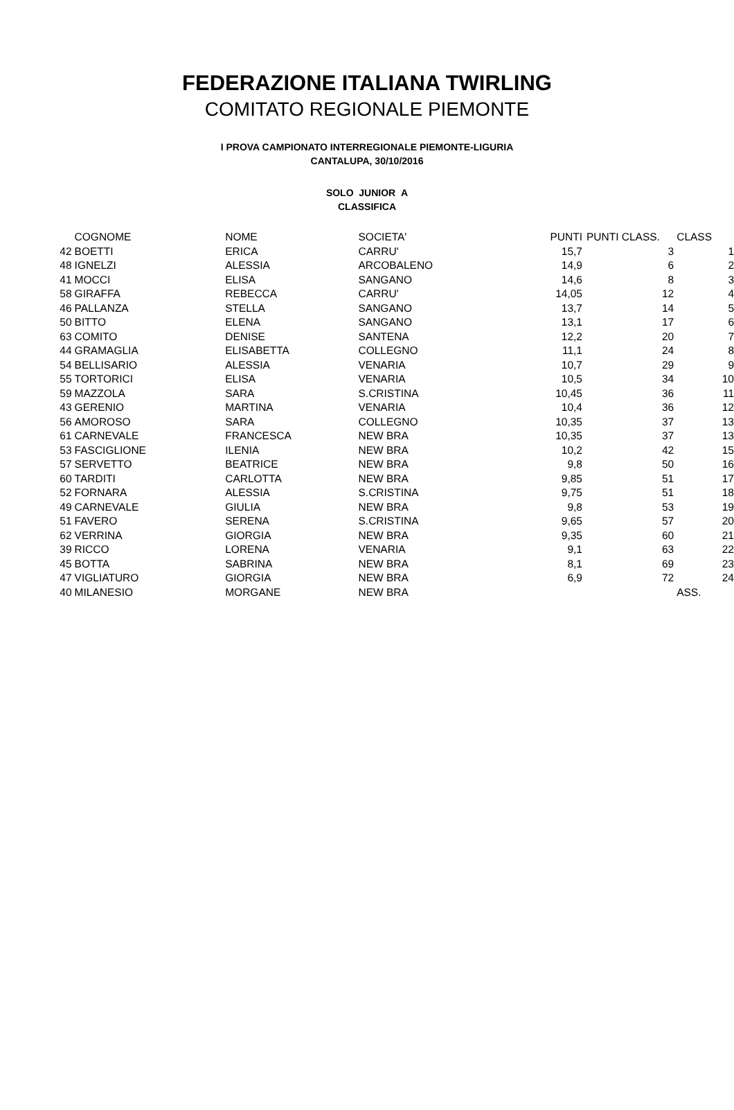FEDERAZIONE ITALIANA TWIRLING
COMITATO REGIONALE PIEMONTE
I PROVA CAMPIONATO INTERREGIONALE PIEMONTE-LIGURIA
CANTALUPA, 30/10/2016
SOLO JUNIOR A
CLASSIFICA
| | COGNOME | NOME | SOCIETA' | PUNTI | PUNTI CLASS. | CLASS |
| --- | --- | --- | --- | --- | --- | --- |
| 42 | BOETTI | ERICA | CARRU' | 15,7 | 3 | 1 |
| 48 | IGNELZI | ALESSIA | ARCOBALENO | 14,9 | 6 | 2 |
| 41 | MOCCI | ELISA | SANGANO | 14,6 | 8 | 3 |
| 58 | GIRAFFA | REBECCA | CARRU' | 14,05 | 12 | 4 |
| 46 | PALLANZA | STELLA | SANGANO | 13,7 | 14 | 5 |
| 50 | BITTO | ELENA | SANGANO | 13,1 | 17 | 6 |
| 63 | COMITO | DENISE | SANTENA | 12,2 | 20 | 7 |
| 44 | GRAMAGLIA | ELISABETTA | COLLEGNO | 11,1 | 24 | 8 |
| 54 | BELLISARIO | ALESSIA | VENARIA | 10,7 | 29 | 9 |
| 55 | TORTORICI | ELISA | VENARIA | 10,5 | 34 | 10 |
| 59 | MAZZOLA | SARA | S.CRISTINA | 10,45 | 36 | 11 |
| 43 | GERENIO | MARTINA | VENARIA | 10,4 | 36 | 12 |
| 56 | AMOROSO | SARA | COLLEGNO | 10,35 | 37 | 13 |
| 61 | CARNEVALE | FRANCESCA | NEW BRA | 10,35 | 37 | 13 |
| 53 | FASCIGLIONE | ILENIA | NEW BRA | 10,2 | 42 | 15 |
| 57 | SERVETTO | BEATRICE | NEW BRA | 9,8 | 50 | 16 |
| 60 | TARDITI | CARLOTTA | NEW BRA | 9,85 | 51 | 17 |
| 52 | FORNARA | ALESSIA | S.CRISTINA | 9,75 | 51 | 18 |
| 49 | CARNEVALE | GIULIA | NEW BRA | 9,8 | 53 | 19 |
| 51 | FAVERO | SERENA | S.CRISTINA | 9,65 | 57 | 20 |
| 62 | VERRINA | GIORGIA | NEW BRA | 9,35 | 60 | 21 |
| 39 | RICCO | LORENA | VENARIA | 9,1 | 63 | 22 |
| 45 | BOTTA | SABRINA | NEW BRA | 8,1 | 69 | 23 |
| 47 | VIGLIATURO | GIORGIA | NEW BRA | 6,9 | 72 | 24 |
| 40 | MILANESIO | MORGANE | NEW BRA | | | ASS. |